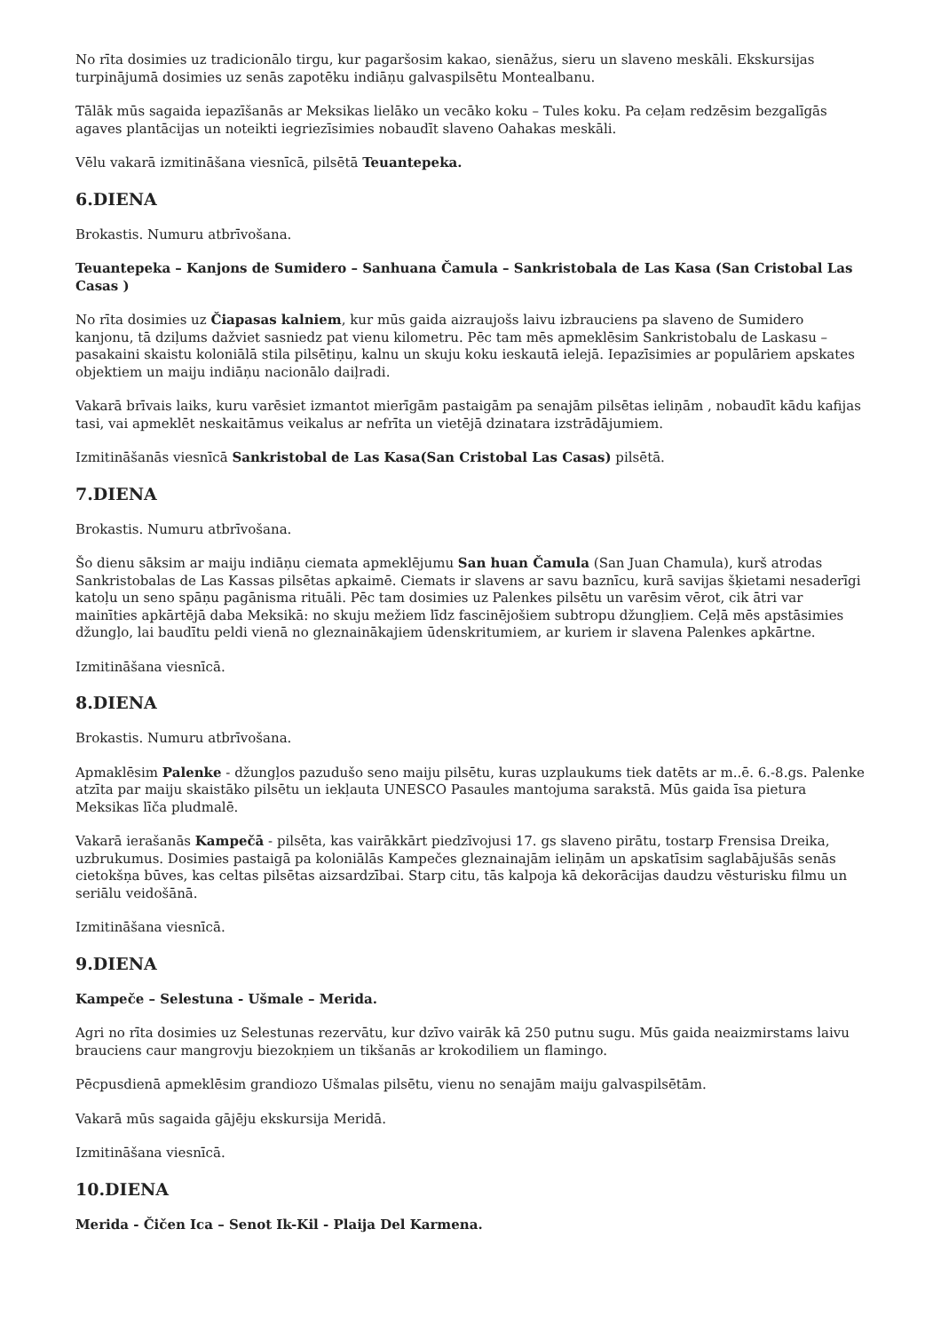No rīta dosimies uz tradicionālo tirgu, kur pagaršosim kakao, sienāžus, sieru un slaveno meskāli. Ekskursijas turpinājumā dosimies uz senās zapotēku indiāņu galvaspilsētu Montealbanu.
Tālāk mūs sagaida iepazīšanās ar Meksikas lielāko un vecāko koku – Tules koku. Pa ceļam redzēsim bezgalīgās agaves plantācijas un noteikti iegriezīsimies nobaudīt slaveno Oahakas meskāli.
Vēlu vakarā izmitināšana viesnīcā, pilsētā Teuantepeka.
6.DIENA
Brokastis. Numuru atbrīvošana.
Teuantepeka – Kanjons de Sumidero – Sanhuana Čamula – Sankristobala de Las Kasa (San Cristobal Las Casas )
No rīta dosimies uz Čiapasas kalniem, kur mūs gaida aizraujošs laivu izbrauciens pa slaveno de Sumidero kanjonu, tā dziļums dažviet sasniedz pat vienu kilometru. Pēc tam mēs apmeklēsim Sankristobalu de Laskasu – pasakaini skaistu koloniālā stila pilsētiņu, kalnu un skuju koku ieskautā ielejā. Iepazīsimies ar populāriem apskates objektiem un maiju indiāņu nacionālo daiļradi.
Vakarā brīvais laiks, kuru varēsiet izmantot mierīgām pastaigām pa senajām pilsētas ieliņām , nobaudīt kādu kafijas tasi, vai apmeklēt neskaitāmus veikalus ar nefrīta un vietējā dzinatara izstrādājumiem.
Izmitināšanās viesnīcā Sankristobal de Las Kasa(San Cristobal Las Casas) pilsētā.
7.DIENA
Brokastis. Numuru atbrīvošana.
Šo dienu sāksim ar maiju indiāņu ciemata apmeklējumu San huan Čamula (San Juan Chamula), kurš atrodas Sankristobalas de Las Kassas pilsētas apkaimē. Ciemats ir slavens ar savu baznīcu, kurā savijas šķietami nesaderīgi katoļu un seno spāņu pagānisma rituāli. Pēc tam dosimies uz Palenkes pilsētu un varēsim vērot, cik ātri var mainīties apkārtējā daba Meksikā: no skuju mežiem līdz fascinējošiem subtropu džungļiem. Ceļā mēs apstāsimies džungļo, lai baudītu peldi vienā no gleznainākajiem ūdenskritumiem, ar kuriem ir slavena Palenkes apkārtne.
Izmitināšana viesnīcā.
8.DIENA
Brokastis. Numuru atbrīvošana.
Apmaklēsim Palenke - džungļos pazudušo seno maiju pilsētu, kuras uzplaukums tiek datēts ar m..ē. 6.-8.gs. Palenke atzīta par maiju skaistāko pilsētu un iekļauta UNESCO Pasaules mantojuma sarakstā. Mūs gaida īsa pietura Meksikas līča pludmalē.
Vakarā ierašanās Kampečā - pilsēta, kas vairākkārt piedzīvojusi 17. gs slaveno pirātu, tostarp Frensisa Dreika, uzbrukumus. Dosimies pastaigā pa koloniālās Kampečes gleznainajām ieliņām un apskatīsim saglabājušās senās cietokšņa būves, kas celtas pilsētas aizsardzībai. Starp citu, tās kalpoja kā dekorācijas daudzu vēsturisku filmu un seriālu veidošānā.
Izmitināšana viesnīcā.
9.DIENA
Kampeče – Selestuna - Ušmale – Merida.
Agri no rīta dosimies uz Selestunas rezervātu, kur dzīvo vairāk kā 250 putnu sugu. Mūs gaida neaizmirstams laivu brauciens caur mangrovju biezokņiem un tikšanās ar krokodiliem un flamingo.
Pēcpusdienā apmeklēsim grandiozo Ušmalas pilsētu, vienu no senajām maiju galvaspilsētām.
Vakarā mūs sagaida gājēju ekskursija Meridā.
Izmitināšana viesnīcā.
10.DIENA
Merida - Čičen Ica – Senot Ik-Kil - Plaija Del Karmena.